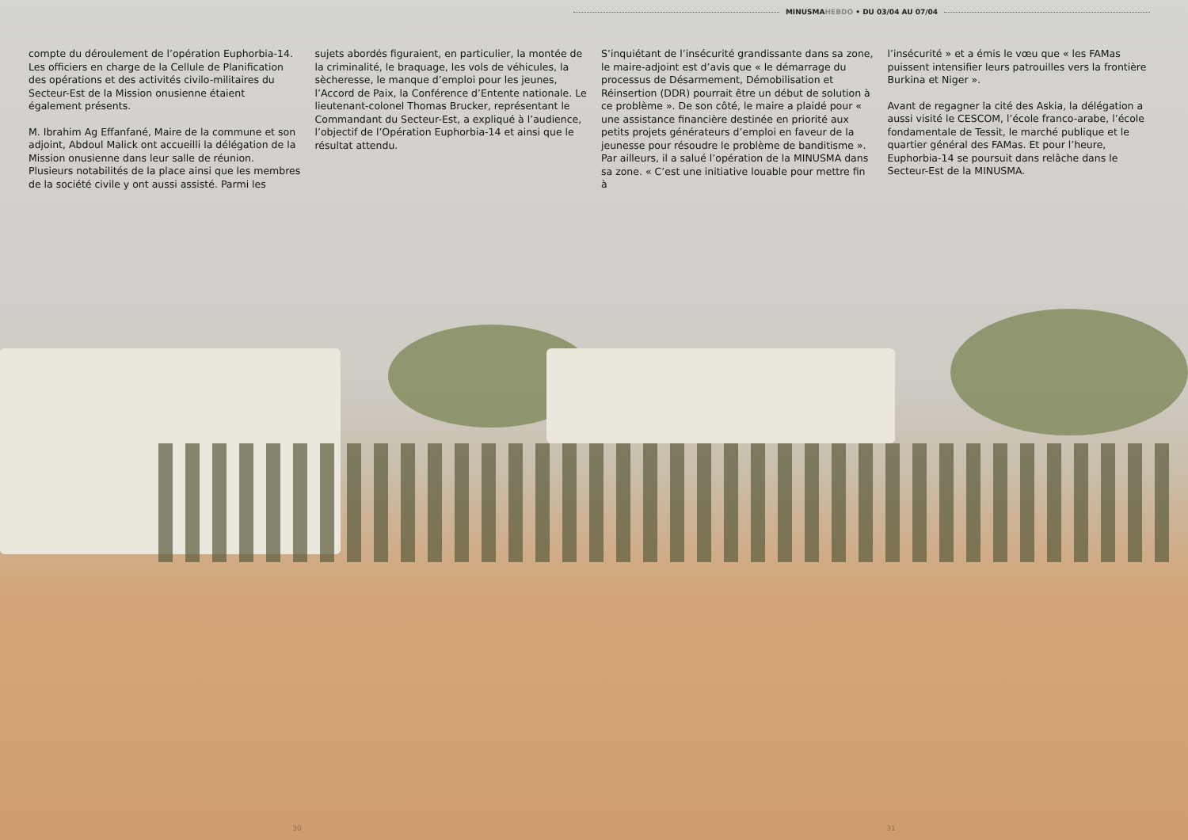MINUSMA HEBDO • DU 03/04 AU 07/04
compte du déroulement de l’opération Euphorbia-14. Les officiers en charge de la Cellule de Planification des opérations et des activités civilo-militaires du Secteur-Est de la Mission onusienne étaient également présents.
M. Ibrahim Ag Effanfané, Maire de la commune et son adjoint, Abdoul Malick ont accueilli la délégation de la Mission onusienne dans leur salle de réunion. Plusieurs notabilités de la place ainsi que les membres de la société civile y ont aussi assisté. Parmi les
sujets abordés figuraient, en particulier, la montée de la criminalité, le braquage, les vols de véhicules, la sècheresse, le manque d’emploi pour les jeunes, l’Accord de Paix, la Conférence d’Entente nationale. Le lieutenant-colonel Thomas Brucker, représentant le Commandant du Secteur-Est, a expliqué à l’audience, l’objectif de l’Opération Euphorbia-14 et ainsi que le résultat attendu.
S’inquiétant de l’insécurité grandissante dans sa zone, le maire-adjoint est d’avis que « le démarrage du processus de Désarmement, Démobilisation et Réinsertion (DDR) pourrait être un début de solution à ce problème ». De son côté, le maire a plaidé pour « une assistance financière destinée en priorité aux petits projets générateurs d’emploi en faveur de la jeunesse pour résoudre le problème de banditisme ». Par ailleurs, il a salué l’opération de la MINUSMA dans sa zone. « C’est une initiative louable pour mettre fin à
l’insécurité » et a émis le vœu que « les FAMas puissent intensifier leurs patrouilles vers la frontière Burkina et Niger ».
Avant de regagner la cité des Askia, la délégation a aussi visité le CESCOM, l’école franco-arabe, l’école fondamentale de Tessit, le marché publique et le quartier général des FAMas. Et pour l’heure, Euphorbia-14 se poursuit dans relâche dans le Secteur-Est de la MINUSMA.
30 31